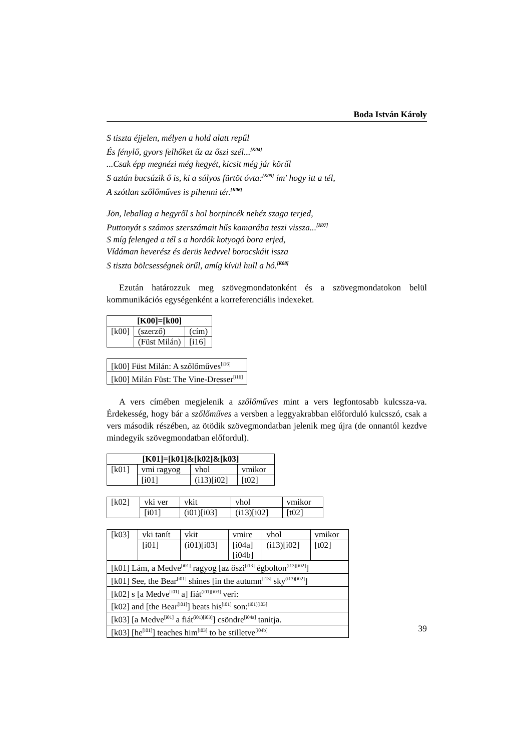Boda István Károly
S tiszta éjjelen, mélyen a hold alatt repűl
És fénylő, gyors felhőket űz az őszi szél...<sup>[K04]</sup>
...Csak épp megnézi még hegyét, kicsit még jár körűl
S aztán bucsúzik ő is, ki a súlyos fürtöt óvta:<sup>[K05]</sup> ím' hogy itt a tél,
A szótlan szőlőműves is pihenni tér.<sup>[K06]</sup>
Jön, leballag a hegyről s hol borpincék nehéz szaga terjed,
Puttonyát s számos szerszámait hűs kamarába teszi vissza...<sup>[K07]</sup>
S míg felenged a tél s a hordók kotyogó bora erjed,
Vídáman heverész és derüs kedvvel borocskáit issza
S tiszta bölcsességnek örűl, amíg kívül hull a hó.<sup>[K08]</sup>
Ezután határozzuk meg szövegmondatonként és a szövegmondatokon belül kommunikációs egységenként a korreferenciális indexeket.
| [K00]=[k00] | | |
| [k00] | (szerző) | (cím) |
| | (Füst Milán) | [i16] |
| [k00] Füst Milán: A szőlőműves<sup>[i16]</sup> |
| [k00] Milán Füst: The Vine-Dresser<sup>[i16]</sup> |
A vers címében megjelenik a szőlőműves mint a vers legfontosabb kulcssza-va. Érdekesség, hogy bár a szőlőműves a versben a leggyakrabban előforduló kulcsszó, csak a vers második részében, az ötödik szövegmondatban jelenik meg újra (de onnantól kezdve mindegyik szövegmondatban előfordul).
| [K01]=[k01]&[k02]&[k03] | | | |
| [k01] | vmi ragyog | vhol | vmikor |
| | [i01] | (i13)[i02] | [t02] |
| [k02] | vki ver | vkit | vhol | vmikor |
| | [i01] | (i01)[i03] | (i13)[i02] | [t02] |
| [k03] | vki tanít | vkit | vmire | vhol | vmikor |
| | [i01] | (i01)[i03] | [i04a] [i04b] | (i13)[i02] | [t02] |
| [k01] Lám, a Medve<sup>[i01]</sup> ragyog [az őszi<sup>[i13]</sup> égbolton<sup>(i13)[i02]</sup>] | | | | | |
| [k01] See, the Bear<sup>[i01]</sup> shines [in the autumn<sup>[i13]</sup> sky<sup>(i13)[i02]</sup>] | | | | | |
| [k02] s [a Medve<sup>[i01]</sup> a] fiát<sup>(i01)[i03]</sup> veri: | | | | | |
| [k02] and [the Bear<sup>[i01]</sup>] beats his<sup>[i01]</sup> son:<sup>(i01)[i03]</sup> | | | | | |
| [k03] [a Medve<sup>[i01]</sup> a fiát<sup>(i01)[i03]</sup>] csöndre<sup>[i04a]</sup> tanitja. | | | | | |
| [k03] [he<sup>[i01]</sup>] teaches him<sup>[i03]</sup> to be stilletve<sup>[i04b]</sup> | | | | | |
39